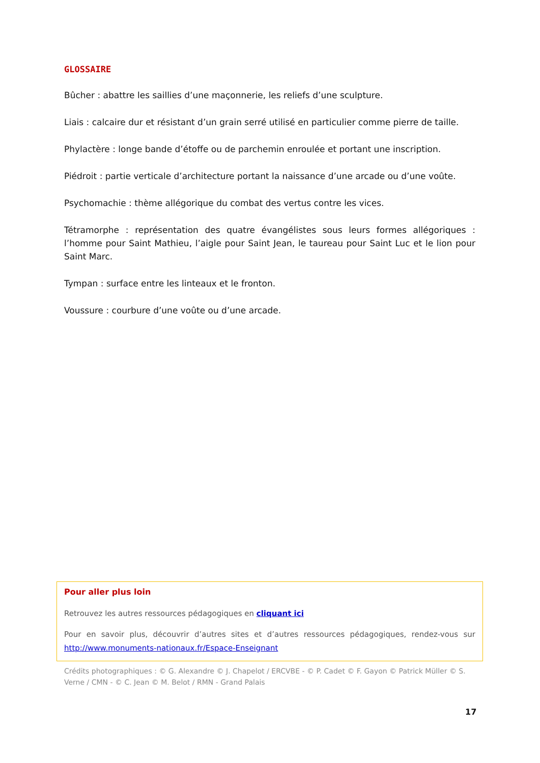GLOSSAIRE
Bûcher : abattre les saillies d’une maçonnerie, les reliefs d’une sculpture.
Liais : calcaire dur et résistant d’un grain serré utilisé en particulier comme pierre de taille.
Phylactère : longe bande d’étoffe ou de parchemin enroulée et portant une inscription.
Piédroit : partie verticale d’architecture portant la naissance d’une arcade ou d’une voûte.
Psychomachie : thème allégorique du combat des vertus contre les vices.
Tétramorphe : représentation des quatre évangélistes sous leurs formes allégoriques : l’homme pour Saint Mathieu, l’aigle pour Saint Jean, le taureau pour Saint Luc et le lion pour Saint Marc.
Tympan : surface entre les linteaux et le fronton.
Voussure : courbure d’une voûte ou d’une arcade.
Pour aller plus loin
Retrouvez les autres ressources pédagogiques en cliquant ici
Pour en savoir plus, découvrir d’autres sites et d’autres ressources pédagogiques, rendez-vous sur http://www.monuments-nationaux.fr/Espace-Enseignant
Crédits photographiques : © G. Alexandre © J. Chapelot / ERCVBE - © P. Cadet © F. Gayon © Patrick Müller © S. Verne / CMN - © C. Jean © M. Belot / RMN - Grand Palais
17